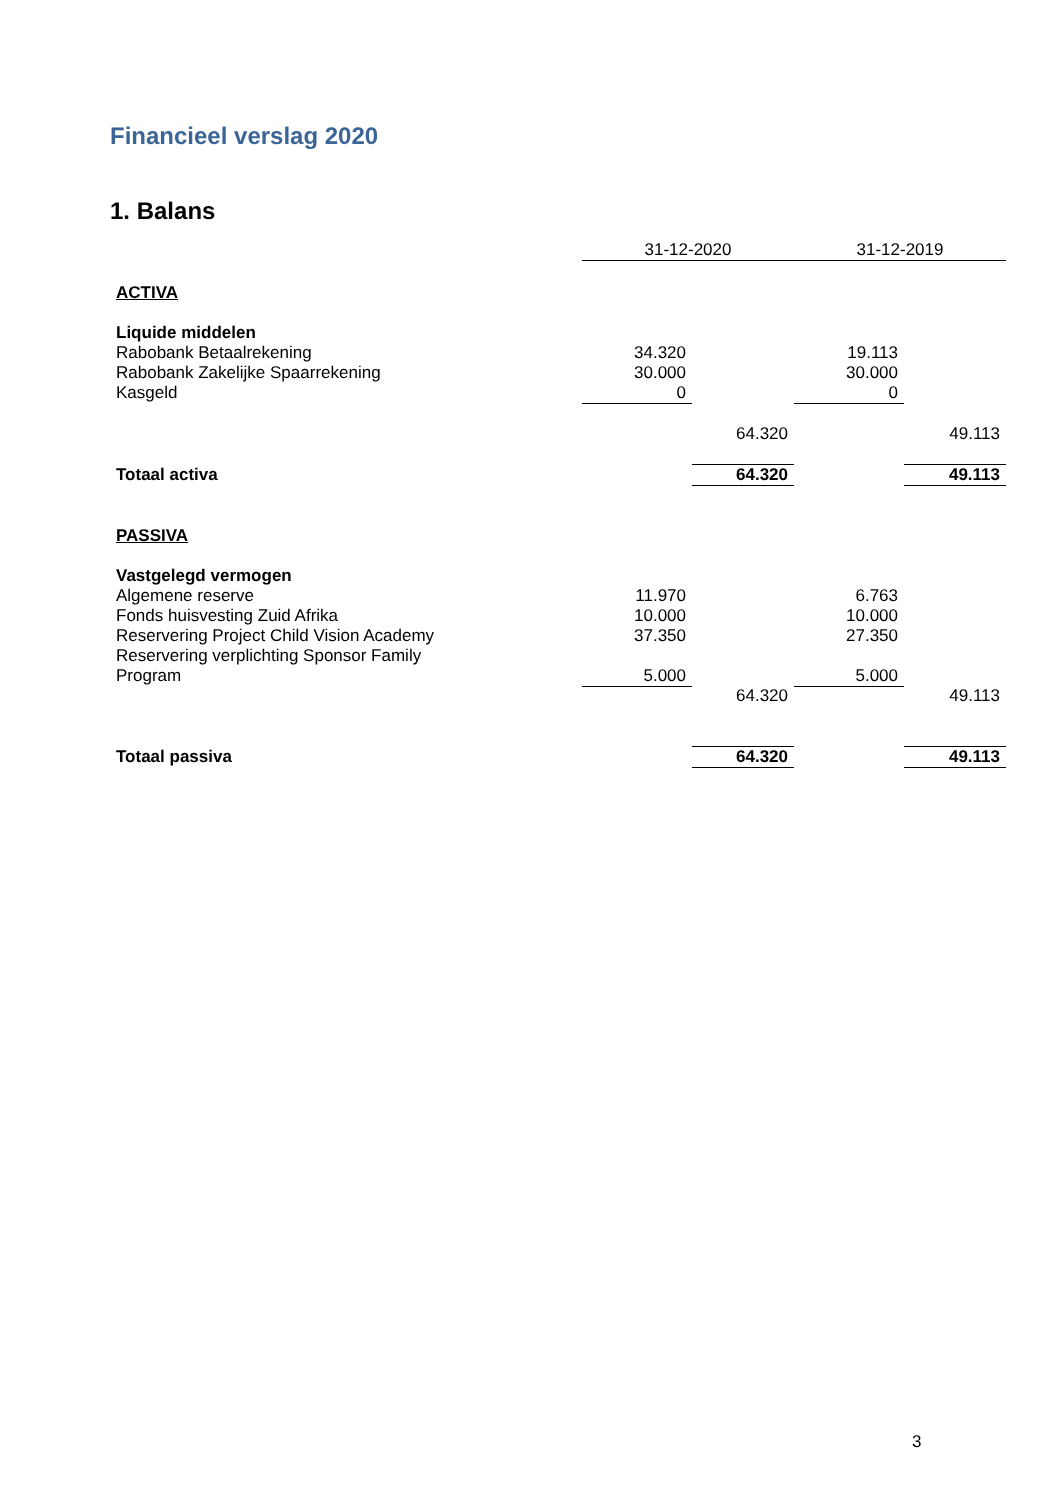Financieel verslag 2020
1. Balans
| | 31-12-2020 | | 31-12-2019 | |
| ACTIVA | | | | |
| Liquide middelen | | | | |
| Rabobank Betaalrekening | 34.320 | | 19.113 | |
| Rabobank Zakelijke Spaarrekening | 30.000 | | 30.000 | |
| Kasgeld | 0 | | 0 | |
| | | 64.320 | | 49.113 |
| Totaal activa | | 64.320 | | 49.113 |
| PASSIVA | | | | |
| Vastgelegd vermogen | | | | |
| Algemene reserve | 11.970 | | 6.763 | |
| Fonds huisvesting Zuid Afrika | 10.000 | | 10.000 | |
| Reservering Project Child Vision Academy | 37.350 | | 27.350 | |
| Reservering verplichting Sponsor Family Program | 5.000 | | 5.000 | |
| | | 64.320 | | 49.113 |
| Totaal passiva | | 64.320 | | 49.113 |
3